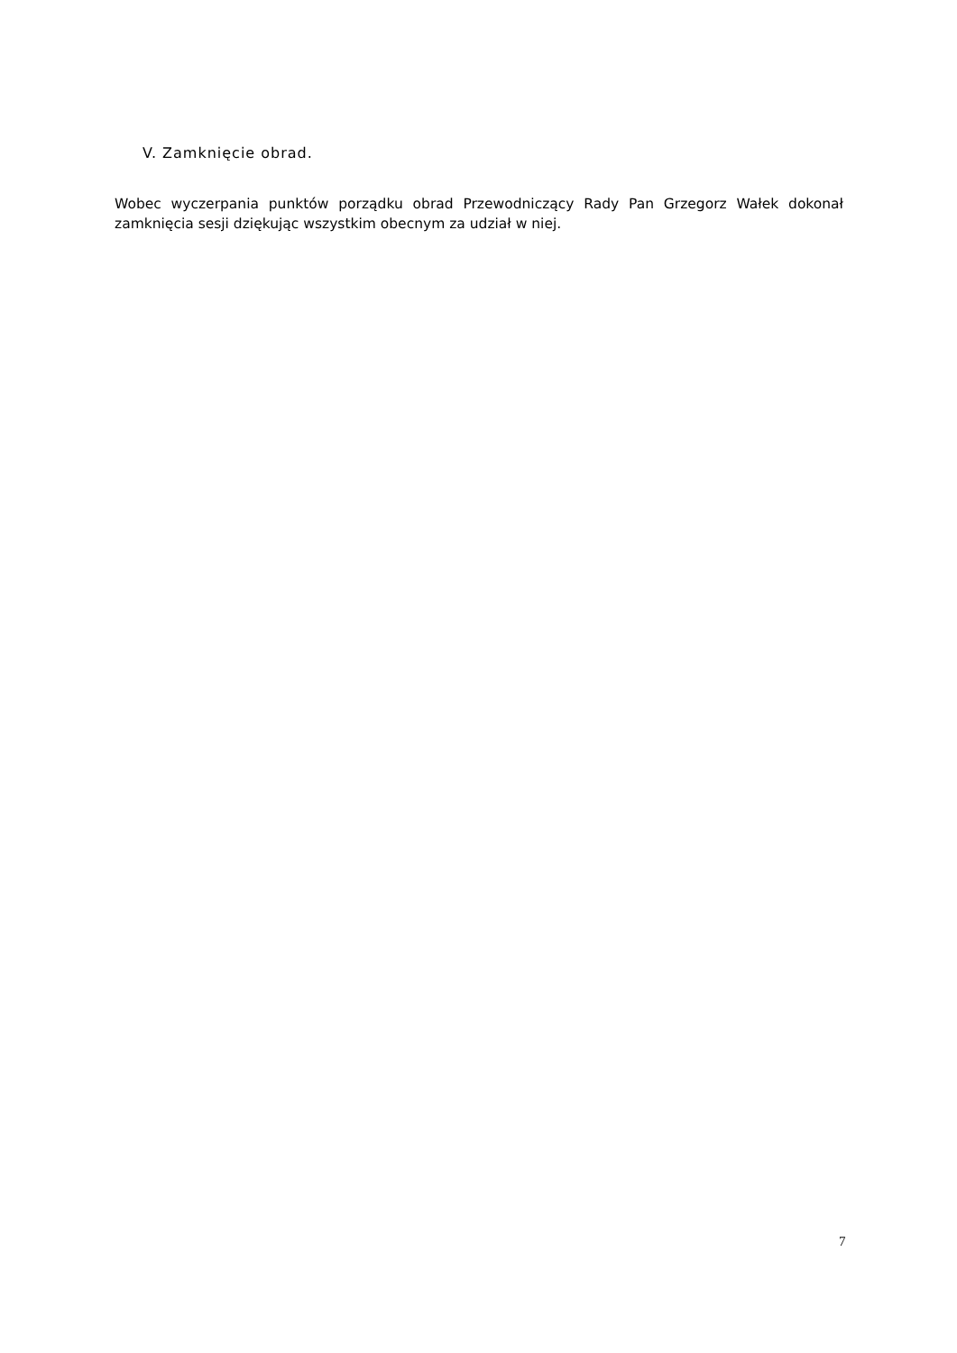V. Zamknięcie obrad.
Wobec wyczerpania punktów porządku obrad Przewodniczący Rady Pan Grzegorz Wałek dokonał zamknięcia sesji dziękując wszystkim obecnym za udział w niej.
7